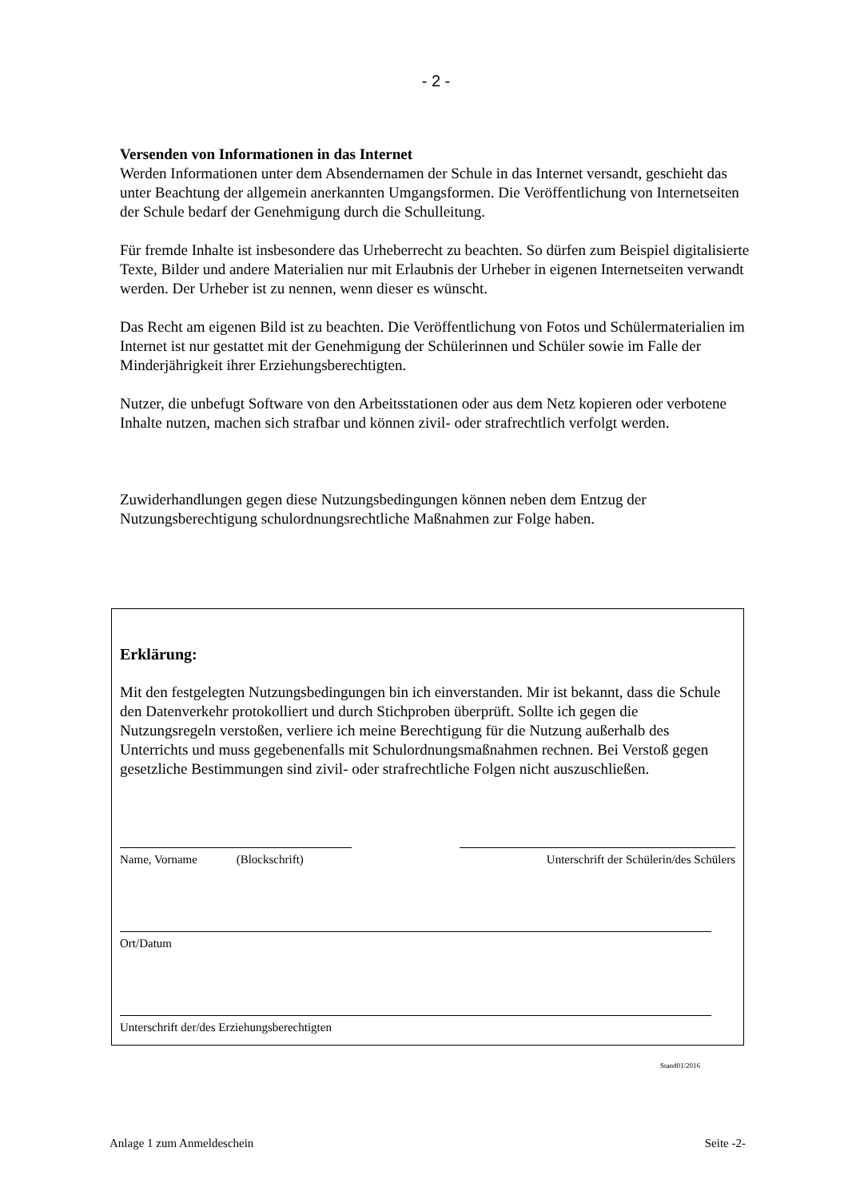- 2 -
Versenden von Informationen in das Internet
Werden Informationen unter dem Absendernamen der Schule in das Internet versandt, geschieht das unter Beachtung der allgemein anerkannten Umgangsformen. Die Veröffentlichung von Internetseiten der Schule bedarf der Genehmigung durch die Schulleitung.
Für fremde Inhalte ist insbesondere das Urheberrecht zu beachten. So dürfen zum Beispiel digitalisierte Texte, Bilder und andere Materialien nur mit Erlaubnis der Urheber in eigenen Internetseiten verwandt werden. Der Urheber ist zu nennen, wenn dieser es wünscht.
Das Recht am eigenen Bild ist zu beachten. Die Veröffentlichung von Fotos und Schülermaterialien im Internet ist nur gestattet mit der Genehmigung der Schülerinnen und Schüler sowie im Falle der Minderjährigkeit ihrer Erziehungsberechtigten.
Nutzer, die unbefugt Software von den Arbeitsstationen oder aus dem Netz kopieren oder verbotene Inhalte nutzen, machen sich strafbar und können zivil- oder strafrechtlich verfolgt werden.
Zuwiderhandlungen gegen diese Nutzungsbedingungen können neben dem Entzug der Nutzungsberechtigung schulordnungsrechtliche Maßnahmen zur Folge haben.
Erklärung:
Mit den festgelegten Nutzungsbedingungen bin ich einverstanden. Mir ist bekannt, dass die Schule den Datenverkehr protokolliert und durch Stichproben überprüft. Sollte ich gegen die Nutzungsregeln verstoßen, verliere ich meine Berechtigung für die Nutzung außerhalb des Unterrichts und muss gegebenenfalls mit Schulordnungsmaßnahmen rechnen. Bei Verstoß gegen gesetzliche Bestimmungen sind zivil- oder strafrechtliche Folgen nicht auszuschließen.
Name, Vorname (Blockschrift)
Unterschrift der Schülerin/des Schülers
Ort/Datum
Unterschrift der/des Erziehungsberechtigten
Stand01/2016
Anlage 1 zum Anmeldeschein Seite -2-